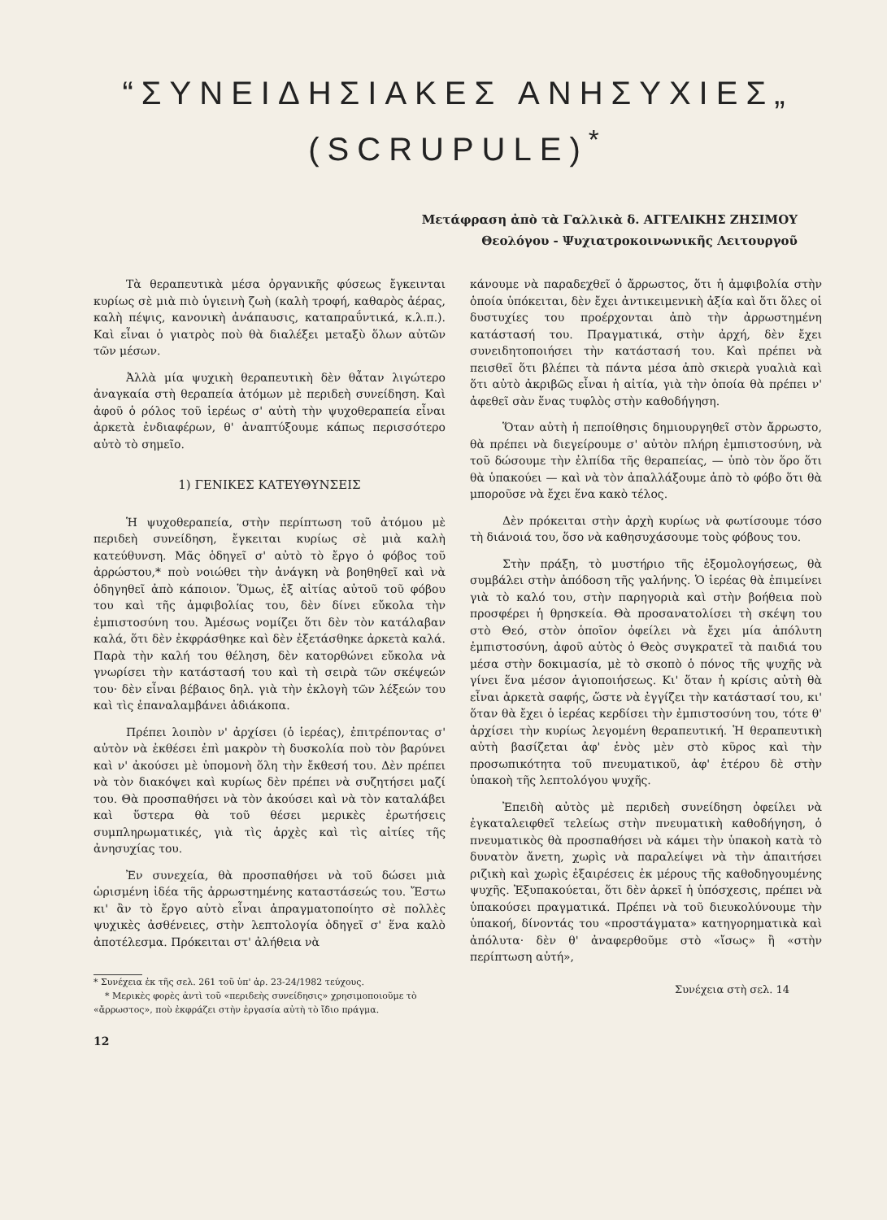“ΣΥΝΕΙΔΗΣΙΑΚΕΣ ΑΝΗΣΥΧΙΕΣ„
(SCRUPULE)<sup>*</sup>
Μετάφραση ἀπὸ τὰ Γαλλικὰ δ. ΑΓΓΕΛΙΚΗΣ ΖΗΣΙΜΟΥ
Θεολόγου - Ψυχιατροκοινωνικῆς Λειτουργοῦ
Τὰ θεραπευτικὰ μέσα ὀργανικῆς φύσεως ἔγκεινται κυρίως σὲ μιὰ πιὸ ὑγιεινὴ ζωὴ (καλὴ τροφή, καθαρὸς ἀέρας, καλὴ πέψις, κανονικὴ ἀνάπαυσις, καταπραΰντικά, κ.λ.π.). Καὶ εἶναι ὁ γιατρὸς ποὺ θὰ διαλέξει μεταξὺ ὅλων αὐτῶν τῶν μέσων.
Ἀλλὰ μία ψυχικὴ θεραπευτικὴ δὲν θἆταν λιγώτερο ἀναγκαία στὴ θεραπεία ἀτόμων μὲ περιδεὴ συνείδηση. Καὶ ἀφοῦ ὁ ρόλος τοῦ ἱερέως σ' αὐτὴ τὴν ψυχοθεραπεία εἶναι ἀρκετὰ ἐνδιαφέρων, θ' ἀναπτύξουμε κάπως περισσότερο αὐτὸ τὸ σημεῖο.
1) ΓΕΝΙΚΕΣ ΚΑΤΕΥΘΥΝΣΕΙΣ
Ἡ ψυχοθεραπεία, στὴν περίπτωση τοῦ ἀτόμου μὲ περιδεὴ συνείδηση, ἔγκειται κυρίως σὲ μιὰ καλὴ κατεύθυνση. Μᾶς ὁδηγεῖ σ' αὐτὸ τὸ ἔργο ὁ φόβος τοῦ ἀρρώστου,* ποὺ νοιώθει τὴν ἀνάγκη νὰ βοηθηθεῖ καὶ νὰ ὁδηγηθεῖ ἀπὸ κάποιον. Ὅμως, ἐξ αἰτίας αὐτοῦ τοῦ φόβου του καὶ τῆς ἀμφιβολίας του, δὲν δίνει εὔκολα τὴν ἐμπιστοσύνη του. Ἀμέσως νομίζει ὅτι δὲν τὸν κατάλαβαν καλά, ὅτι δὲν ἐκφράσθηκε καὶ δὲν ἐξετάσθηκε ἀρκετὰ καλά. Παρὰ τὴν καλή του θέληση, δὲν κατορθώνει εὔκολα νὰ γνωρίσει τὴν κατάστασή του καὶ τὴ σειρὰ τῶν σκέψεών του· δὲν εἶναι βέβαιος δηλ. γιὰ τὴν ἐκλογὴ τῶν λέξεών του καὶ τὶς ἐπαναλαμβάνει ἀδιάκοπα.
Πρέπει λοιπὸν ν' ἀρχίσει (ὁ ἱερέας), ἐπιτρέποντας σ' αὐτὸν νὰ ἐκθέσει ἐπὶ μακρὸν τὴ δυσκολία ποὺ τὸν βαρύνει καὶ ν' ἀκούσει μὲ ὑπομονὴ ὅλη τὴν ἔκθεσή του. Δὲν πρέπει νὰ τὸν διακόψει καὶ κυρίως δὲν πρέπει νὰ συζητήσει μαζί του. Θὰ προσπαθήσει νὰ τὸν ἀκούσει καὶ νὰ τὸν καταλάβει καὶ ὕστερα θὰ τοῦ θέσει μερικὲς ἐρωτήσεις συμπληρωματικές, γιὰ τὶς ἀρχὲς καὶ τὶς αἰτίες τῆς ἀνησυχίας του.
Ἐν συνεχεία, θὰ προσπαθήσει νὰ τοῦ δώσει μιὰ ὡρισμένη ἰδέα τῆς ἀρρωστημένης καταστάσεώς του. Ἔστω κι' ἂν τὸ ἔργο αὐτὸ εἶναι ἀπραγματοποίητο σὲ πολλὲς ψυχικὲς ἀσθένειες, στὴν λεπτολογία ὁδηγεῖ σ' ἕνα καλὸ ἀποτέλεσμα. Πρόκειται στ' ἀλήθεια νὰ
* Συνέχεια ἐκ τῆς σελ. 261 τοῦ ὑπ' ἀρ. 23-24/1982 τεύχους.
* Μερικὲς φορὲς ἀντὶ τοῦ «περιδεὴς συνείδησις» χρησιμοποιοῦμε τὸ «ἄρρωστος», ποὺ ἐκφράζει στὴν ἐργασία αὐτὴ τὸ ἴδιο πράγμα.
12
κάνουμε νὰ παραδεχθεῖ ὁ ἄρρωστος, ὅτι ἡ ἀμφιβολία στὴν ὁποία ὑπόκειται, δὲν ἔχει ἀντικειμενικὴ ἀξία καὶ ὅτι ὅλες οἱ δυστυχίες του προέρχονται ἀπὸ τὴν ἀρρωστημένη κατάστασή του. Πραγματικά, στὴν ἀρχή, δὲν ἔχει συνειδητοποιήσει τὴν κατάστασή του. Καὶ πρέπει νὰ πεισθεῖ ὅτι βλέπει τὰ πάντα μέσα ἀπὸ σκιερὰ γυαλιὰ καὶ ὅτι αὐτὸ ἀκριβῶς εἶναι ἡ αἰτία, γιὰ τὴν ὁποία θὰ πρέπει ν' ἀφεθεῖ σὰν ἕνας τυφλὸς στὴν καθοδήγηση.
Ὅταν αὐτὴ ἡ πεποίθησις δημιουργηθεῖ στὸν ἄρρωστο, θὰ πρέπει νὰ διεγείρουμε σ' αὐτὸν πλήρη ἐμπιστοσύνη, νὰ τοῦ δώσουμε τὴν ἐλπίδα τῆς θεραπείας, — ὑπὸ τὸν ὅρο ὅτι θὰ ὑπακούει — καὶ νὰ τὸν ἀπαλλάξουμε ἀπὸ τὸ φόβο ὅτι θὰ μποροῦσε νὰ ἔχει ἕνα κακὸ τέλος.
Δὲν πρόκειται στὴν ἀρχὴ κυρίως νὰ φωτίσουμε τόσο τὴ διάνοιά του, ὅσο νὰ καθησυχάσουμε τοὺς φόβους του.
Στὴν πράξη, τὸ μυστήριο τῆς ἐξομολογήσεως, θὰ συμβάλει στὴν ἀπόδοση τῆς γαλήνης. Ὁ ἱερέας θὰ ἐπιμείνει γιὰ τὸ καλό του, στὴν παρηγοριὰ καὶ στὴν βοήθεια ποὺ προσφέρει ἡ θρησκεία. Θὰ προσανατολίσει τὴ σκέψη του στὸ Θεό, στὸν ὁποῖον ὀφείλει νὰ ἔχει μία ἀπόλυτη ἐμπιστοσύνη, ἀφοῦ αὐτὸς ὁ Θεὸς συγκρατεῖ τὰ παιδιά του μέσα στὴν δοκιμασία, μὲ τὸ σκοπὸ ὁ πόνος τῆς ψυχῆς νὰ γίνει ἕνα μέσον ἁγιοποιήσεως. Κι' ὅταν ἡ κρίσις αὐτὴ θὰ εἶναι ἀρκετὰ σαφής, ὥστε νὰ ἐγγίζει τὴν κατάστασί του, κι' ὅταν θὰ ἔχει ὁ ἱερέας κερδίσει τὴν ἐμπιστοσύνη του, τότε θ' ἀρχίσει τὴν κυρίως λεγομένη θεραπευτική. Ἡ θεραπευτικὴ αὐτὴ βασίζεται ἀφ' ἑνὸς μὲν στὸ κῦρος καὶ τὴν προσωπικότητα τοῦ πνευματικοῦ, ἀφ' ἑτέρου δὲ στὴν ὑπακοὴ τῆς λεπτολόγου ψυχῆς.
Ἐπειδὴ αὐτὸς μὲ περιδεὴ συνείδηση ὀφείλει νὰ ἐγκαταλειφθεῖ τελείως στὴν πνευματικὴ καθοδήγηση, ὁ πνευματικὸς θὰ προσπαθήσει νὰ κάμει τὴν ὑπακοὴ κατὰ τὸ δυνατὸν ἄνετη, χωρὶς νὰ παραλείψει νὰ τὴν ἀπαιτήσει ριζικὴ καὶ χωρὶς ἐξαιρέσεις ἐκ μέρους τῆς καθοδηγουμένης ψυχῆς. Ἐξυπακούεται, ὅτι δὲν ἀρκεῖ ἡ ὑπόσχεσις, πρέπει νὰ ὑπακούσει πραγματικά. Πρέπει νὰ τοῦ διευκολύνουμε τὴν ὑπακοή, δίνοντάς του «προστάγματα» κατηγορηματικὰ καὶ ἀπόλυτα· δὲν θ' ἀναφερθοῦμε στὸ «ἴσως» ἢ «στὴν περίπτωση αὐτή»,
Συνέχεια στὴ σελ. 14